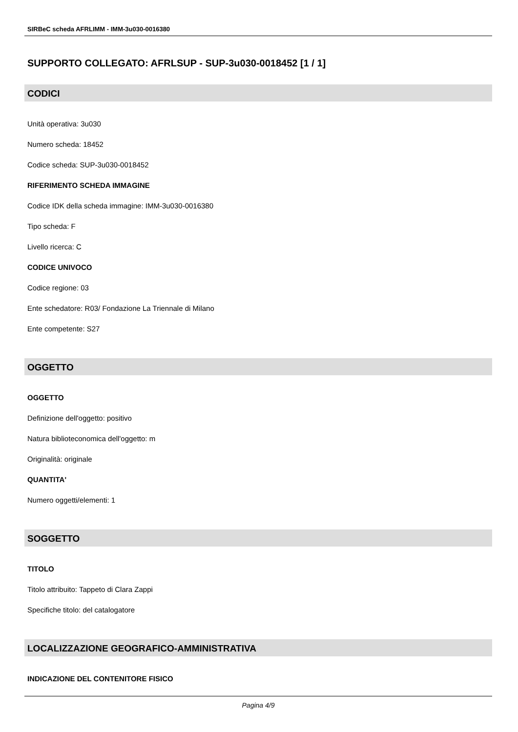SIRBeC scheda AFRLIMM - IMM-3u030-0016380
SUPPORTO COLLEGATO: AFRLSUP - SUP-3u030-0018452 [1 / 1]
CODICI
Unità operativa: 3u030
Numero scheda: 18452
Codice scheda: SUP-3u030-0018452
RIFERIMENTO SCHEDA IMMAGINE
Codice IDK della scheda immagine: IMM-3u030-0016380
Tipo scheda: F
Livello ricerca: C
CODICE UNIVOCO
Codice regione: 03
Ente schedatore: R03/ Fondazione La Triennale di Milano
Ente competente: S27
OGGETTO
OGGETTO
Definizione dell'oggetto: positivo
Natura biblioteconomica dell'oggetto: m
Originalità: originale
QUANTITA'
Numero oggetti/elementi: 1
SOGGETTO
TITOLO
Titolo attribuito: Tappeto di Clara Zappi
Specifiche titolo: del catalogatore
LOCALIZZAZIONE GEOGRAFICO-AMMINISTRATIVA
INDICAZIONE DEL CONTENITORE FISICO
Pagina 4/9